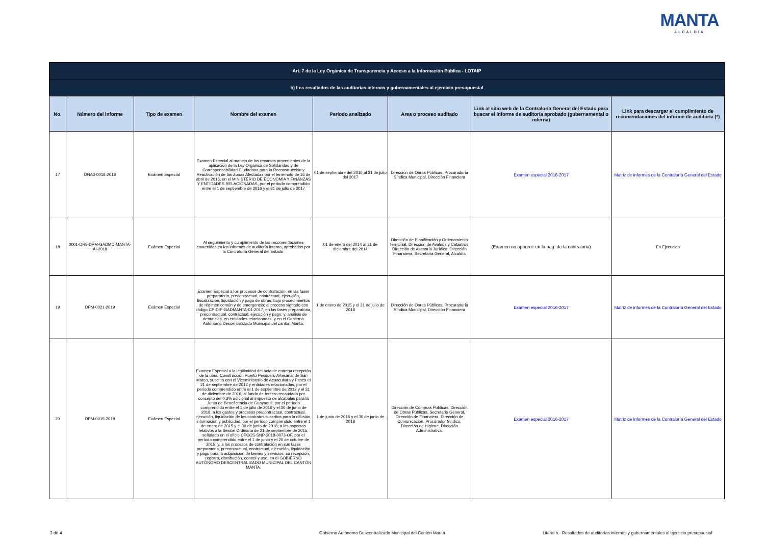MANTA
ALCALDÍA
| Art. 7 de la Ley Orgánica de Transparencia y Acceso a la Información Pública - LOTAIP | | | | | | | |
| h) Los resultados de las auditorías internas y gubernamentales al ejercicio presupuestal | | | | | | | |
| No. | Número del informe | Tipo de examen | Nombre del examen | Período analizado | Area o proceso auditado | Link al sitio web de la Contraloría General del Estado para buscar el informe de auditoría aprobado (gubernamental o interna) | Link para descargar el cumplimiento de recomendaciones del informe de auditoría (*) |
| 17 | DNA3-0018-2018 | Exámen Especial | Examen Especial al manejo de los recursos provenientes de la aplicación de la Ley Orgánica de Solidaridad y de Corresponsabilidad Ciudadana para la Reconstrucción y Reactivación de las Zonas Afectadas por el terremoto de 16 de abril de 2016, en el MINISTERIO DE ECONOMÍA Y FINANZAS Y ENTIDADES RELACIONADAS, por el período comprendido entre el 1 de septiembre de 2016 y el 31 de julio de 2017 | 01 de septiembre del 2016 al 31 de julio del 2017 | Dirección de Obras Públicas, Procuraduría Síndica Municipal, Dirección Financiera | Exámen especial 2016-2017 | Matriz de informes de la Contraloría General del Estado |
| 18 | 0001-DR5-DPM-GADMC-MANTA-AI-2018 | Exámen Especial | Al seguimiento y cumplimiento de las recomendaciones contenidas en los informes de auditoría interna, aprobados por la Contraloría General del Estado. | 01 de enero del 2014 al 31 de diciembre del 2014 | Dirección de Planificación y Ordenamiento Territorial, Dirección de Avaluos y Catastros, Dirección de Asesoría Jurídica, Dirección Financiera, Secretaría General, Alcaldía | (Examen no aparece en la pag. de la contraloria) | En Ejecucion |
| 19 | DPM-0021-2019 | Exámen Especial | Examen Especial a los procesos de contratación; en las fases preparatoria, precontractual, contractual, ejecución, fiscalización, liquidación y pago de obras, bajo procedimientos de régimen común y de emergencia; al proceso signado con código CP-DIP-GADMANTA-01-2017, en las fases preparatoria, precontractual, contractual, ejecución y pago; y, análisis de denuncias, en entidades relacionadas; y en el Gobierno Autónomo Descentralizado Municipal del cantón Manta. | 1 de enero de 2015 y el 31 de julio de 2018 | Dirección de Obras Públicas, Procuraduría Síndica Municipal, Dirección Financiera | Exámen especial 2016-2017 | Matriz de informes de la Contraloría General del Estado |
| 20 | DPM-0015-2019 | Exámen Especial | Examen Especial a la legitimidad del acta de entrega recepción de la obra: Construcción Puerto Pesquero Artesanal de San Mateo, suscrita con el Viceministerio de Acuacultura y Pesca el 21 de septiembre de 2012 y entidades relacionadas, por el período comprendido entre el 1 de septiembre de 2012 y el 31 de diciembre de 2016; al fondo de tercero recaudado por concepto del 0,3% adicional al impuesto de alcabalas para la Junta de Beneficencia de Guayaquil, por el período comprendido entre el 1 de julio de 2016 y el 30 de junio de 2018; a los gastos y procesos precontractual, contractual, ejecución, liquidación de los contratos suscritos para la difusión, información y publicidad, por el período comprendido entre el 1 de enero de 2015 y el 30 de junio de 2018; a los aspectos relativos a la Sesión Ordinaria de 21 de septiembre de 2015, señalado en el oficio CPCCS-SNP-2018-0073-OF, por el período comprendido entre el 1 de junio y el 20 de octubre de 2015; y, a los procesos de contratación en sus fases preparatoria, precontractual, contractual, ejecución, liquidación y pago para la adquisición de bienes y servicios, su recepción, registro, distribución, control y uso, en el GOBIERNO AUTÓNOMO DESCENTRALIZADO MUNICIPAL DEL CANTÓN MANTA. | 1 de junio de 2015 y el 30 de junio de 2018 | Dirección de Compras Publicas, Dirección de Obras Públicas, Secretario General, Dirección de Financiera, Dirección de Comunicación, Procurador Sindico, Dirección de Higiene, Dirección Administrativa. | Exámen especial 2016-2017 | Matriz de informes de la Contraloría General del Estado |
3 de 4
Gobierno Autónomo Descentralizado Municipal del Cantón Manta
Literal h.- Resultados de auditorías internas y gubernamentales al ejercicio presupuestal